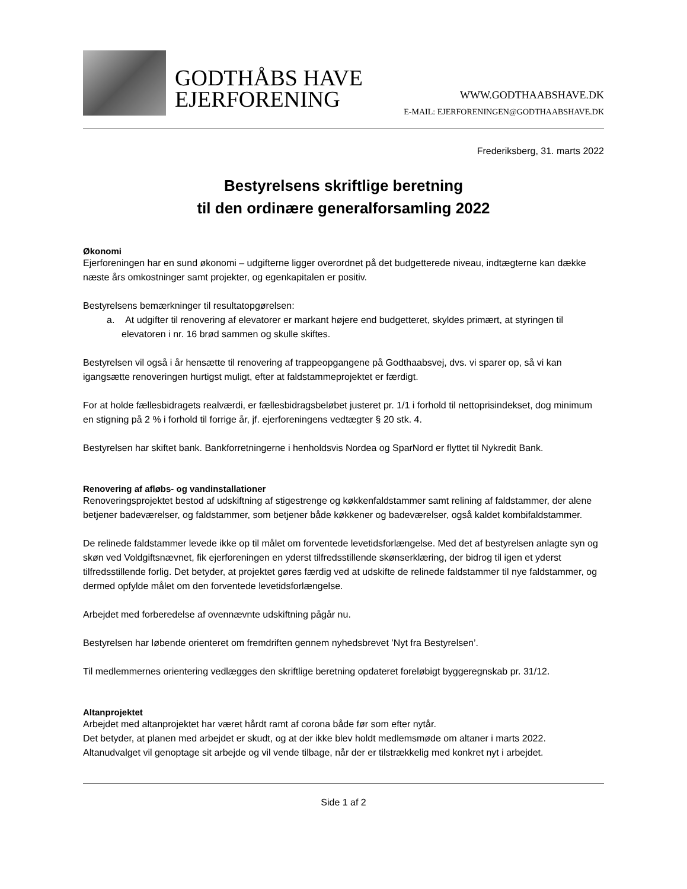GODTHÅBS HAVE
EJERFORENING
WWW.GODTHAABSHAVE.DK
E-MAIL: EJERFORENINGEN@GODTHAABSHAVE.DK
Frederiksberg, 31. marts 2022
Bestyrelsens skriftlige beretning
til den ordinære generalforsamling 2022
Økonomi
Ejerforeningen har en sund økonomi – udgifterne ligger overordnet på det budgetterede niveau, indtægterne kan dække næste års omkostninger samt projekter, og egenkapitalen er positiv.
Bestyrelsens bemærkninger til resultatopgørelsen:
a. At udgifter til renovering af elevatorer er markant højere end budgetteret, skyldes primært, at styringen til elevatoren i nr. 16 brød sammen og skulle skiftes.
Bestyrelsen vil også i år hensætte til renovering af trappeopgangene på Godthaabsvej, dvs. vi sparer op, så vi kan igangsætte renoveringen hurtigst muligt, efter at faldstammeprojektet er færdigt.
For at holde fællesbidragets realværdi, er fællesbidragsbeløbet justeret pr. 1/1 i forhold til nettoprisindekset, dog minimum en stigning på 2 % i forhold til forrige år, jf. ejerforeningens vedtægter § 20 stk. 4.
Bestyrelsen har skiftet bank. Bankforretningerne i henholdsvis Nordea og SparNord er flyttet til Nykredit Bank.
Renovering af afløbs- og vandinstallationer
Renoveringsprojektet bestod af udskiftning af stigestrenge og køkkenfaldstammer samt relining af faldstammer, der alene betjener badeværelser, og faldstammer, som betjener både køkkener og badeværelser, også kaldet kombifaldstammer.
De relinede faldstammer levede ikke op til målet om forventede levetidsforlængelse. Med det af bestyrelsen anlagte syn og skøn ved Voldgiftsnævnet, fik ejerforeningen en yderst tilfredsstillende skønserklæring, der bidrog til igen et yderst tilfredsstillende forlig. Det betyder, at projektet gøres færdig ved at udskifte de relinede faldstammer til nye faldstammer, og dermed opfylde målet om den forventede levetidsforlængelse.
Arbejdet med forberedelse af ovennævnte udskiftning pågår nu.
Bestyrelsen har løbende orienteret om fremdriften gennem nyhedsbrevet ’Nyt fra Bestyrelsen’.
Til medlemmernes orientering vedlægges den skriftlige beretning opdateret foreløbigt byggeregnskab pr. 31/12.
Altanprojektet
Arbejdet med altanprojektet har været hårdt ramt af corona både før som efter nytår.
Det betyder, at planen med arbejdet er skudt, og at der ikke blev holdt medlemsmøde om altaner i marts 2022. Altanudvalget vil genoptage sit arbejde og vil vende tilbage, når der er tilstrækkelig med konkret nyt i arbejdet.
Side 1 af 2